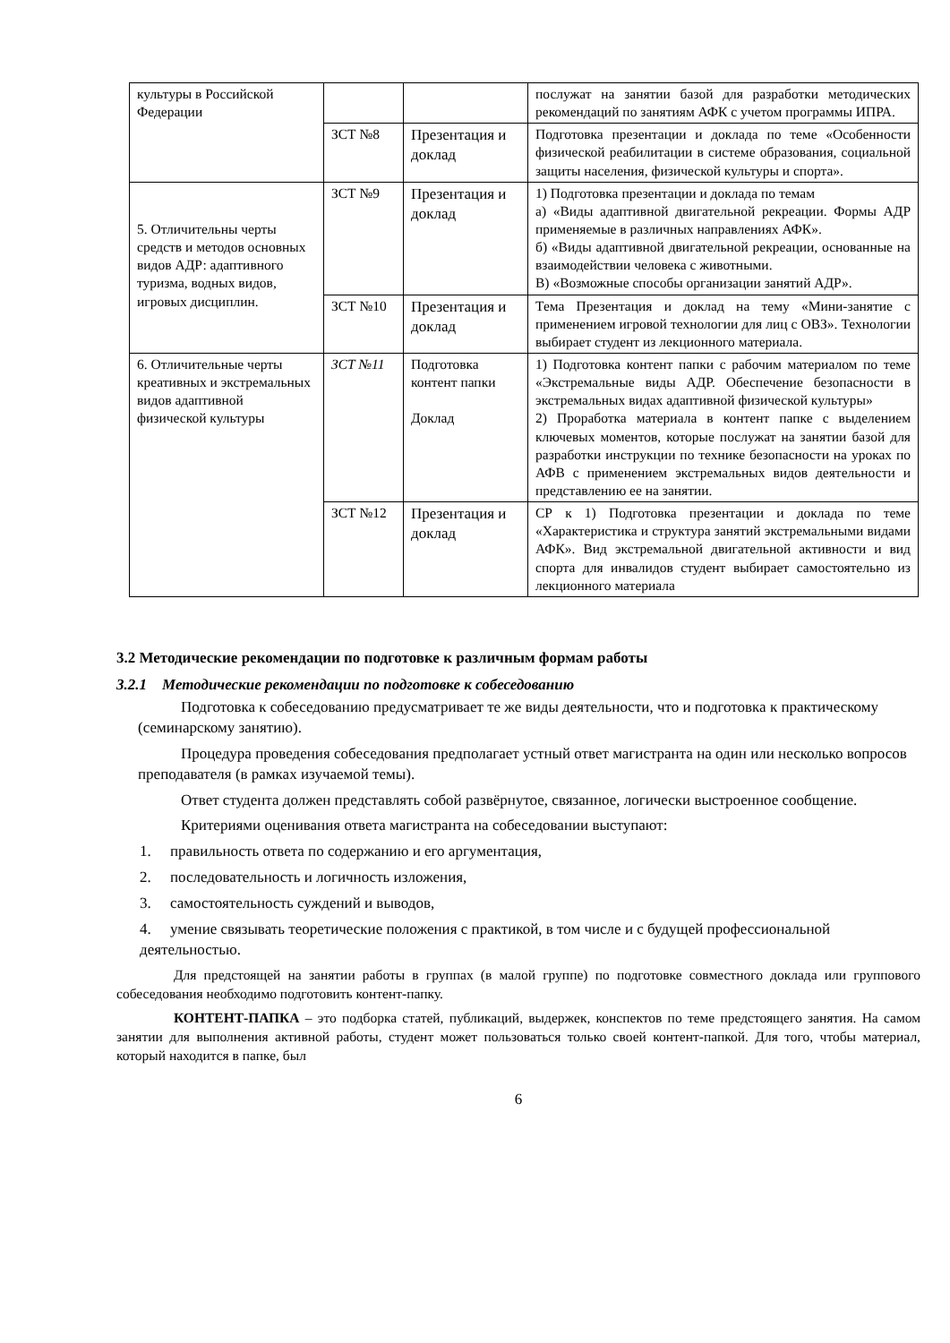| культуры в Российской Федерации | | | послужат на занятии базой для разработки методических рекомендаций по занятиям АФК с учетом программы ИПРА. |
| | ЗСТ №8 | Презентация и доклад | Подготовка презентации и доклада по теме «Особенности физической реабилитации в системе образования, социальной защиты населения, физической культуры и спорта». |
| 5. Отличительны черты средств и методов основных видов АДР: адаптивного туризма, водных видов, игровых дисциплин. | ЗСТ №9 | Презентация и доклад | 1) Подготовка презентации и доклада по темам а) «Виды адаптивной двигательной рекреации. Формы АДР применяемые в различных направлениях АФК». б) «Виды адаптивной двигательной рекреации, основанные на взаимодействии человека с животными. В) «Возможные способы организации занятий АДР». |
| | ЗСТ №10 | Презентация и доклад | Тема Презентация и доклад на тему «Мини-занятие с применением игровой технологии для лиц с ОВЗ». Технологии выбирает студент из лекционного материала. |
| 6. Отличительные черты креативных и экстремальных видов адаптивной физической культуры | ЗСТ №11 | Подготовка контент папки Доклад | 1) Подготовка контент папки с рабочим материалом по теме «Экстремальные виды АДР. Обеспечение безопасности в экстремальных видах адаптивной физической культуры» 2) Проработка материала в контент папке с выделением ключевых моментов, которые послужат на занятии базой для разработки инструкции по технике безопасности на уроках по АФВ с применением экстремальных видов деятельности и представлению ее на занятии. |
| | ЗСТ №12 | Презентация и доклад | СР к 1) Подготовка презентации и доклада по теме «Характеристика и структура занятий экстремальными видами АФК». Вид экстремальной двигательной активности и вид спорта для инвалидов студент выбирает самостоятельно из лекционного материала |
3.2 Методические рекомендации по подготовке к различным формам работы
3.2.1 Методические рекомендации по подготовке к собеседованию
Подготовка к собеседованию предусматривает те же виды деятельности, что и подготовка к практическому (семинарскому занятию).
Процедура проведения собеседования предполагает устный ответ магистранта на один или несколько вопросов преподавателя (в рамках изучаемой темы).
Ответ студента должен представлять собой развёрнутое, связанное, логически выстроенное сообщение.
Критериями оценивания ответа магистранта на собеседовании выступают:
1. правильность ответа по содержанию и его аргументация,
2. последовательность и логичность изложения,
3. самостоятельность суждений и выводов,
4. умение связывать теоретические положения с практикой, в том числе и с будущей профессиональной деятельностью.
Для предстоящей на занятии работы в группах (в малой группе) по подготовке совместного доклада или группового собеседования необходимо подготовить контент-папку.
КОНТЕНТ-ПАПКА – это подборка статей, публикаций, выдержек, конспектов по теме предстоящего занятия. На самом занятии для выполнения активной работы, студент может пользоваться только своей контент-папкой. Для того, чтобы материал, который находится в папке, был
6